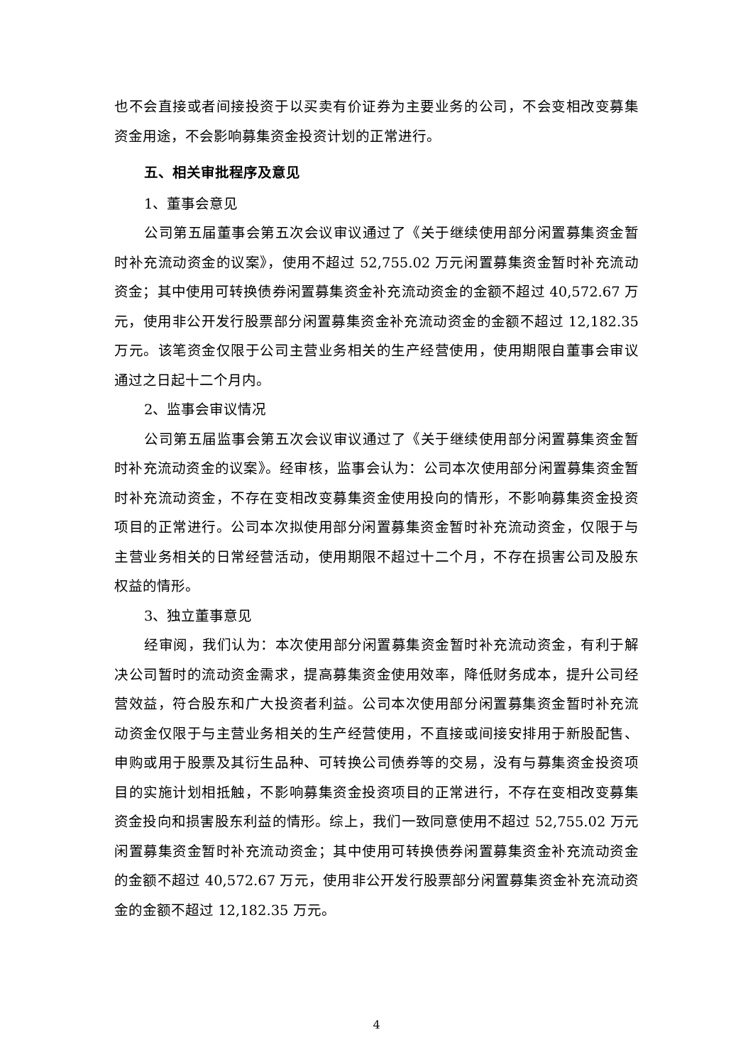也不会直接或者间接投资于以买卖有价证券为主要业务的公司，不会变相改变募集资金用途，不会影响募集资金投资计划的正常进行。
五、相关审批程序及意见
1、董事会意见
公司第五届董事会第五次会议审议通过了《关于继续使用部分闲置募集资金暂时补充流动资金的议案》，使用不超过 52,755.02 万元闲置募集资金暂时补充流动资金；其中使用可转换债券闲置募集资金补充流动资金的金额不超过 40,572.67 万元，使用非公开发行股票部分闲置募集资金补充流动资金的金额不超过 12,182.35 万元。该笔资金仅限于公司主营业务相关的生产经营使用，使用期限自董事会审议通过之日起十二个月内。
2、监事会审议情况
公司第五届监事会第五次会议审议通过了《关于继续使用部分闲置募集资金暂时补充流动资金的议案》。经审核，监事会认为：公司本次使用部分闲置募集资金暂时补充流动资金，不存在变相改变募集资金使用投向的情形，不影响募集资金投资项目的正常进行。公司本次拟使用部分闲置募集资金暂时补充流动资金，仅限于与主营业务相关的日常经营活动，使用期限不超过十二个月，不存在损害公司及股东权益的情形。
3、独立董事意见
经审阅，我们认为：本次使用部分闲置募集资金暂时补充流动资金，有利于解决公司暂时的流动资金需求，提高募集资金使用效率，降低财务成本，提升公司经营效益，符合股东和广大投资者利益。公司本次使用部分闲置募集资金暂时补充流动资金仅限于与主营业务相关的生产经营使用，不直接或间接安排用于新股配售、申购或用于股票及其衍生品种、可转换公司债券等的交易，没有与募集资金投资项目的实施计划相抵触，不影响募集资金投资项目的正常进行，不存在变相改变募集资金投向和损害股东利益的情形。综上，我们一致同意使用不超过 52,755.02 万元闲置募集资金暂时补充流动资金；其中使用可转换债券闲置募集资金补充流动资金的金额不超过 40,572.67 万元，使用非公开发行股票部分闲置募集资金补充流动资金的金额不超过 12,182.35 万元。
4